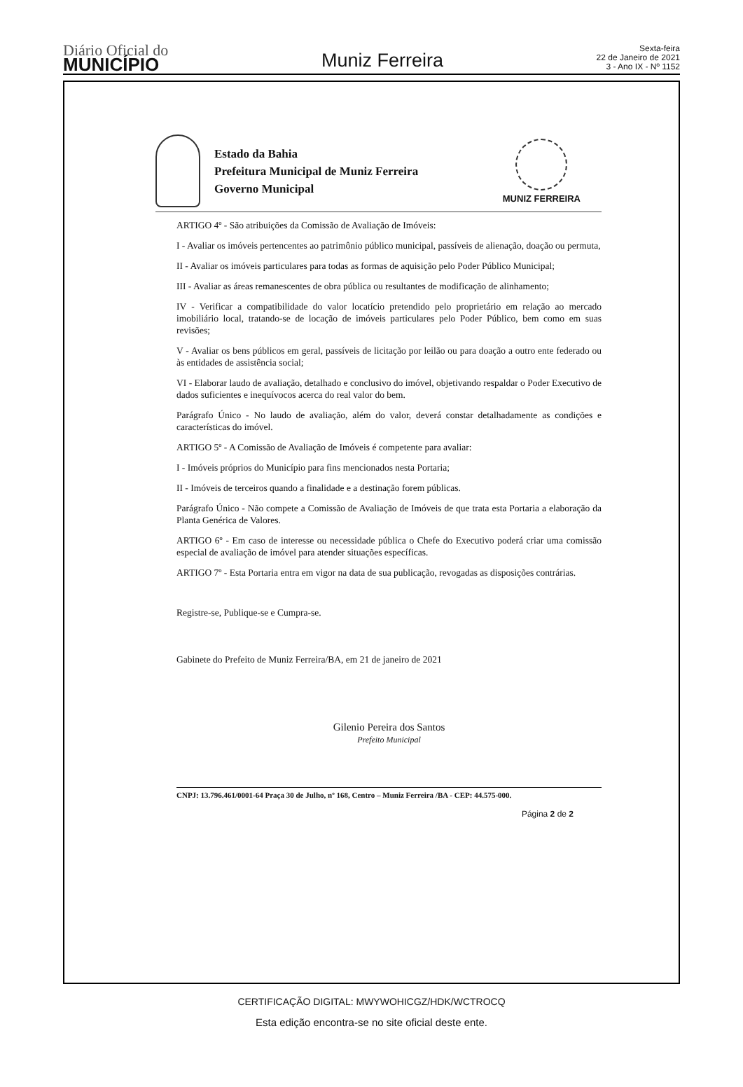Diário Oficial do
MUNICÍPIO
Muniz Ferreira
Sexta-feira
22 de Janeiro de 2021
3 - Ano IX - Nº 1152
Estado da Bahia
Prefeitura Municipal de Muniz Ferreira
Governo Municipal
MUNIZ FERREIRA
ARTIGO 4º - São atribuições da Comissão de Avaliação de Imóveis:
I - Avaliar os imóveis pertencentes ao patrimônio público municipal, passíveis de alienação, doação ou permuta,
II - Avaliar os imóveis particulares para todas as formas de aquisição pelo Poder Público Municipal;
III - Avaliar as áreas remanescentes de obra pública ou resultantes de modificação de alinhamento;
IV - Verificar a compatibilidade do valor locatício pretendido pelo proprietário em relação ao mercado imobiliário local, tratando-se de locação de imóveis particulares pelo Poder Público, bem como em suas revisões;
V - Avaliar os bens públicos em geral, passíveis de licitação por leilão ou para doação a outro ente federado ou às entidades de assistência social;
VI - Elaborar laudo de avaliação, detalhado e conclusivo do imóvel, objetivando respaldar o Poder Executivo de dados suficientes e inequívocos acerca do real valor do bem.
Parágrafo Único - No laudo de avaliação, além do valor, deverá constar detalhadamente as condições e características do imóvel.
ARTIGO 5º - A Comissão de Avaliação de Imóveis é competente para avaliar:
I - Imóveis próprios do Município para fins mencionados nesta Portaria;
II - Imóveis de terceiros quando a finalidade e a destinação forem públicas.
Parágrafo Único - Não compete a Comissão de Avaliação de Imóveis de que trata esta Portaria a elaboração da Planta Genérica de Valores.
ARTIGO 6º - Em caso de interesse ou necessidade pública o Chefe do Executivo poderá criar uma comissão especial de avaliação de imóvel para atender situações específicas.
ARTIGO 7º - Esta Portaria entra em vigor na data de sua publicação, revogadas as disposições contrárias.
Registre-se, Publique-se e Cumpra-se.
Gabinete do Prefeito de Muniz Ferreira/BA, em 21 de janeiro de 2021
Gilenio Pereira dos Santos
Prefeito Municipal
CNPJ: 13.796.461/0001-64 Praça 30 de Julho, nº 168, Centro – Muniz Ferreira /BA - CEP: 44.575-000.
Página 2 de 2
CERTIFICAÇÃO DIGITAL: MWYWOHICGZ/HDK/WCTROCQ
Esta edição encontra-se no site oficial deste ente.